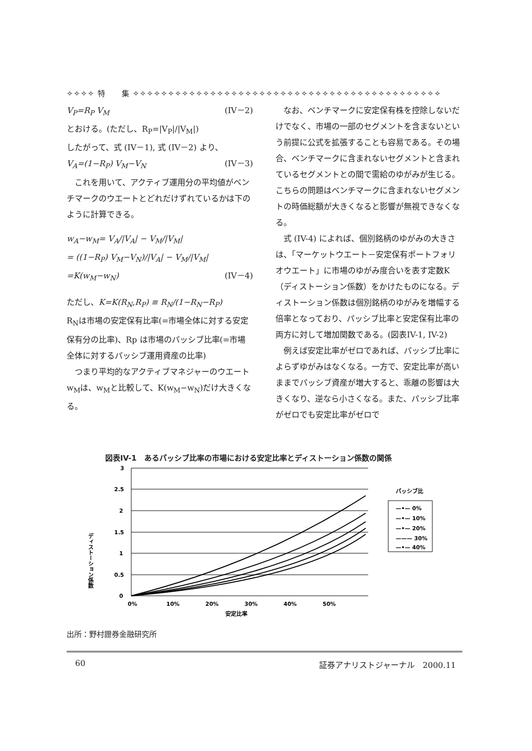✧✧✧✧ 特　　集 ✧✧✧✧✧✧✧✧✧✧✧✧✧✧✧✧✧✧✧✧✧✧✧✧✧✧✧✧✧✧✧✧✧✧✧✧✧✧✧✧✧✧✧✧
V<sub>P</sub>=R<sub>P</sub> V<sub>M</sub> (IV－2)
とおける。(ただし、R<sub>P</sub>=|V<sub>P</sub>|/|V<sub>M</sub>|)
したがって、式 (IV－1), 式 (IV－2) より、
V<sub>A</sub>=(1−R<sub>P</sub>) V<sub>M</sub>−V<sub>N</sub> (IV－3)
これを用いて、アクティブ運用分の平均値がベンチマークのウエートとどれだけずれているかは下のように計算できる。
w<sub>A</sub>−w<sub>M</sub>= V<sub>A</sub>/|V<sub>A</sub>| − V<sub>M</sub>/|V<sub>M</sub>|
= ((1−R<sub>P</sub>) V<sub>M</sub>−V<sub>N</sub>)/|V<sub>A</sub>| − V<sub>M</sub>/|V<sub>M</sub>|
=K(w<sub>M</sub>−w<sub>N</sub>) (IV－4)
ただし、K=K(R<sub>N</sub>,R<sub>P</sub>) ≡ R<sub>N</sub>/(1−R<sub>N</sub>−R<sub>P</sub>)
R<sub>N</sub>は市場の安定保有比率(=市場全体に対する安定保有分の比率)、Rp は市場のパッシブ比率(=市場全体に対するパッシブ運用資産の比率)
つまり平均的なアクティブマネジャーのウエートw<sub>M</sub>は、w<sub>M</sub>と比較して、K(w<sub>M</sub>−w<sub>N</sub>)だけ大きくなる。
なお、ベンチマークに安定保有株を控除しないだけでなく、市場の一部のセグメントを含まないという前提に公式を拡張することも容易である。その場合、ベンチマークに含まれないセグメントと含まれているセグメントとの間で需給のゆがみが生じる。こちらの問題はベンチマークに含まれないセグメントの時価総額が大きくなると影響が無視できなくなる。
式 (IV-4) によれば、個別銘柄のゆがみの大きさは、「マーケットウエート－安定保有ポートフォリオウエート」に市場のゆがみ度合いを表す定数K（ディストーション係数）をかけたものになる。ディストーション係数は個別銘柄のゆがみを増幅する倍率となっており、パッシブ比率と安定保有比率の両方に対して増加関数である。(図表IV-1, IV-2)
例えば安定比率がゼロであれば、パッシブ比率によらずゆがみはなくなる。一方で、安定比率が高いままでパッシブ資産が増大すると、乖離の影響は大きくなり、逆なら小さくなる。また、パッシブ比率がゼロでも安定比率がゼロで
図表IV-1　あるパッシブ比率の市場における安定比率とディストーション係数の関係
ディストーション係数
3
2.5
2
1.5
1
0.5
0
0%
10%
20%
30%
40%
50%
安定比率
パッシブ比
—•— 0%
—•— 10%
—•— 20%
——— 30%
—•— 40%
出所：野村證券金融研究所
60 証券アナリストジャーナル　2000.11